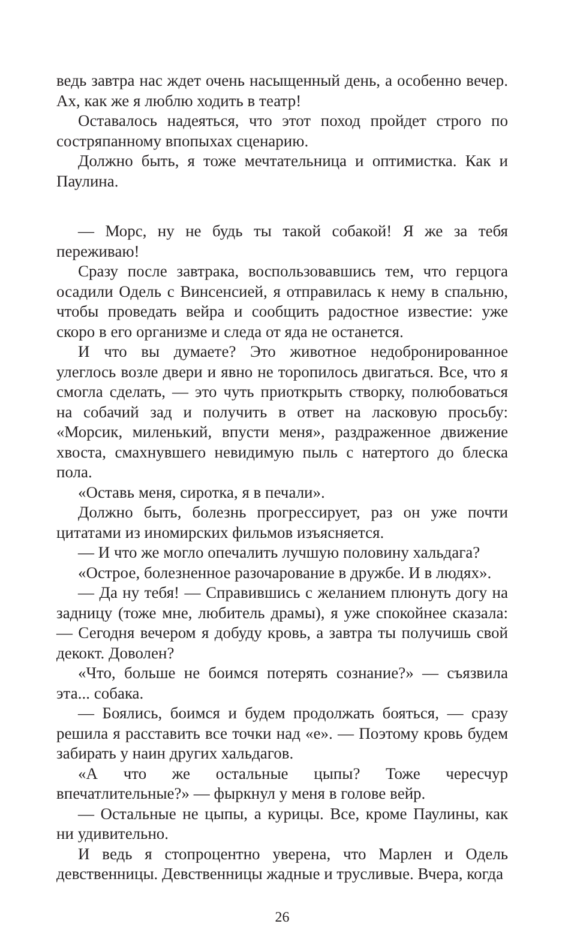ведь завтра нас ждет очень насыщенный день, а особенно вечер. Ах, как же я люблю ходить в театр!
Оставалось надеяться, что этот поход пройдет строго по состряпанному впопыхах сценарию.
Должно быть, я тоже мечтательница и оптимистка. Как и Паулина.
— Морс, ну не будь ты такой собакой! Я же за тебя переживаю!
Сразу после завтрака, воспользовавшись тем, что герцога осадили Одель с Винсенсией, я отправилась к нему в спальню, чтобы проведать вейра и сообщить радостное известие: уже скоро в его организме и следа от яда не останется.
И что вы думаете? Это животное недобронированное улеглось возле двери и явно не торопилось двигаться. Все, что я смогла сделать, — это чуть приоткрыть створку, полюбоваться на собачий зад и получить в ответ на ласковую просьбу: «Морсик, миленький, впусти меня», раздраженное движение хвоста, смахнувшего невидимую пыль с натертого до блеска пола.
«Оставь меня, сиротка, я в печали».
Должно быть, болезнь прогрессирует, раз он уже почти цитатами из иномирских фильмов изъясняется.
— И что же могло опечалить лучшую половину хальдага?
«Острое, болезненное разочарование в дружбе. И в людях».
— Да ну тебя! — Справившись с желанием плюнуть догу на задницу (тоже мне, любитель драмы), я уже спокойнее сказала: — Сегодня вечером я добуду кровь, а завтра ты получишь свой декокт. Доволен?
«Что, больше не боимся потерять сознание?» — съязвила эта... собака.
— Боялись, боимся и будем продолжать бояться, — сразу решила я расставить все точки над «е». — Поэтому кровь будем забирать у наин других хальдагов.
«А что же остальные цыпы? Тоже чересчур впечатлительные?» — фыркнул у меня в голове вейр.
— Остальные не цыпы, а курицы. Все, кроме Паулины, как ни удивительно.
И ведь я стопроцентно уверена, что Марлен и Одель девственницы. Девственницы жадные и трусливые. Вчера, когда
26